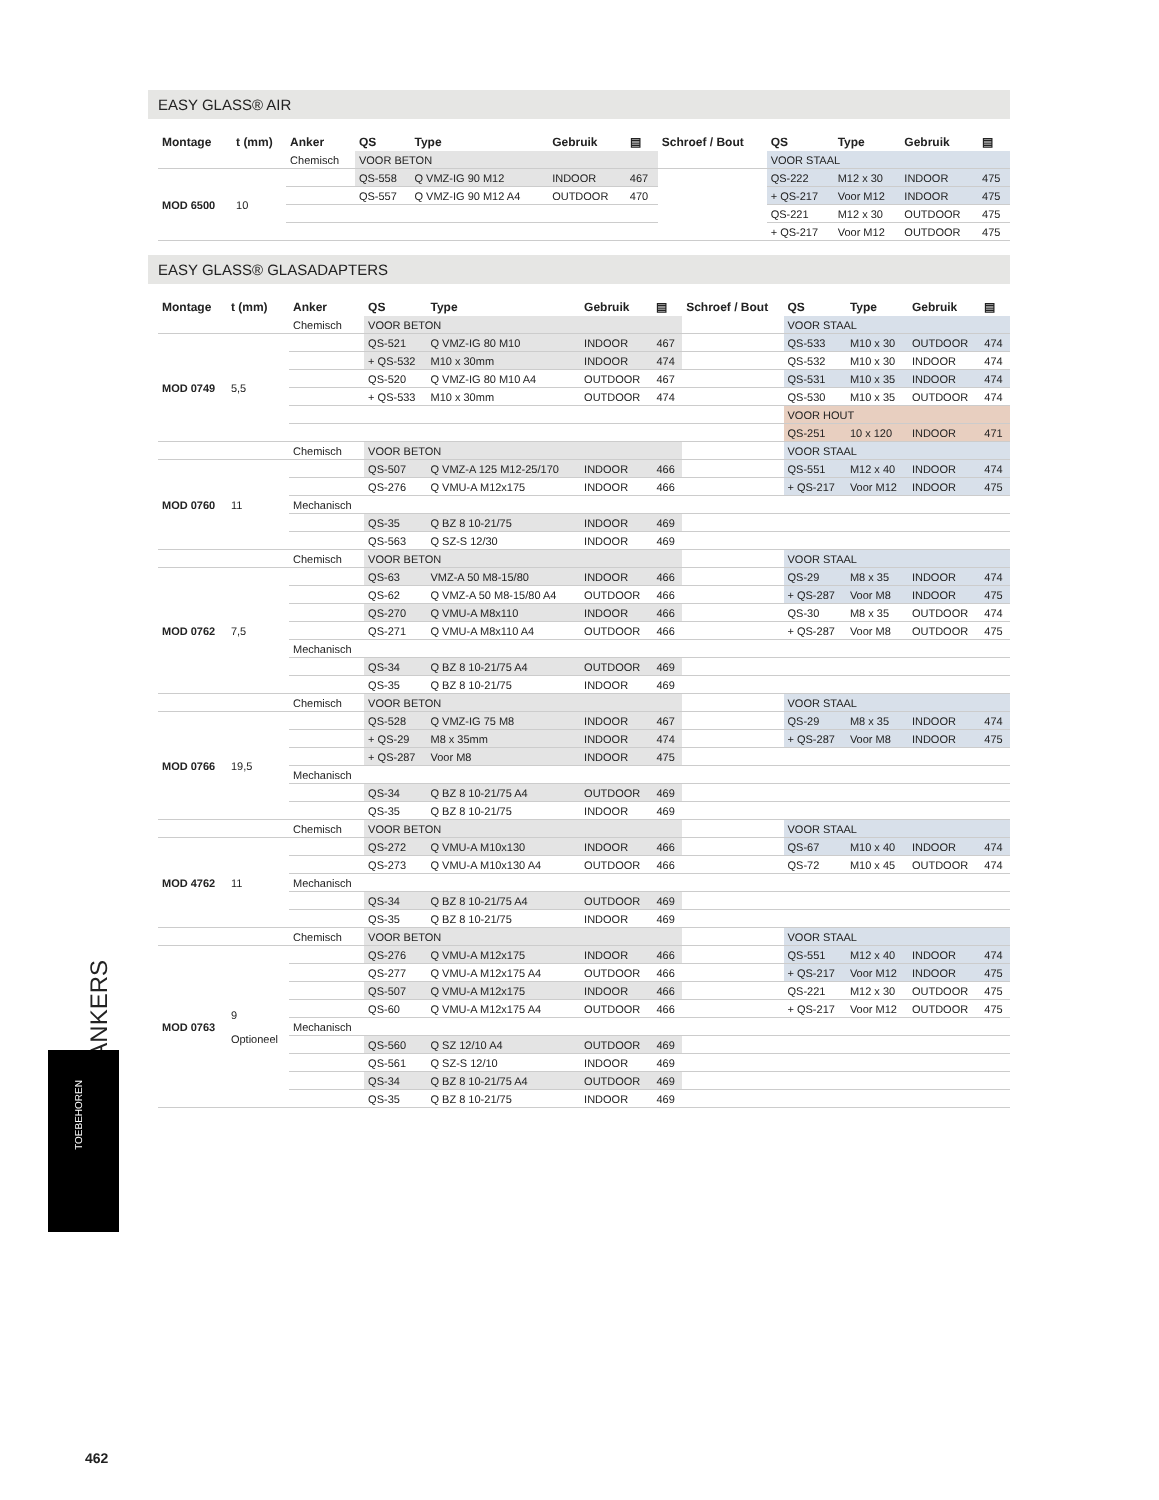EASY GLASS® AIR
| Montage | t (mm) | Anker | QS | Type | Gebruik | ▤ | Schroef / Bout | QS | Type | Gebruik | ▤ |
| --- | --- | --- | --- | --- | --- | --- | --- | --- | --- | --- | --- |
| | | Chemisch | VOOR BETON | | | | | VOOR STAAL | | | |
| MOD 6500 | 10 | | QS-558 | Q VMZ-IG 90 M12 | INDOOR | 467 | | QS-222 | M12 x 30 | INDOOR | 475 |
| | | | QS-557 | Q VMZ-IG 90 M12 A4 | OUTDOOR | 470 | | + QS-217 | Voor M12 | INDOOR | 475 |
| | | | | | | | | QS-221 | M12 x 30 | OUTDOOR | 475 |
| | | | | | | | | + QS-217 | Voor M12 | OUTDOOR | 475 |
EASY GLASS® GLASADAPTERS
| Montage | t (mm) | Anker | QS | Type | Gebruik | ▤ | Schroef / Bout | QS | Type | Gebruik | ▤ |
| --- | --- | --- | --- | --- | --- | --- | --- | --- | --- | --- | --- |
| | | Chemisch | VOOR BETON | | | | | VOOR STAAL | | | |
| MOD 0749 | 5,5 | | QS-521 | Q VMZ-IG 80 M10 | INDOOR | 467 | | QS-533 | M10 x 30 | OUTDOOR | 474 |
| | | | + QS-532 | M10 x 30mm | INDOOR | 474 | | QS-532 | M10 x 30 | INDOOR | 474 |
| | | | QS-520 | Q VMZ-IG 80 M10 A4 | OUTDOOR | 467 | | QS-531 | M10 x 35 | INDOOR | 474 |
| | | | + QS-533 | M10 x 30mm | OUTDOOR | 474 | | QS-530 | M10 x 35 | OUTDOOR | 474 |
| | | | | | | | | VOOR HOUT | | | |
| | | | | | | | | QS-251 | 10 x 120 | INDOOR | 471 |
| | | Chemisch | VOOR BETON | | | | | VOOR STAAL | | | |
| MOD 0760 | 11 | | QS-507 | Q VMZ-A 125 M12-25/170 | INDOOR | 466 | | QS-551 | M12 x 40 | INDOOR | 474 |
| | | | QS-276 | Q VMU-A M12x175 | INDOOR | 466 | | + QS-217 | Voor M12 | INDOOR | 475 |
| | | Mechanisch | | | | | | | | | |
| | | | QS-35 | Q BZ 8 10-21/75 | INDOOR | 469 | | | | | |
| | | | QS-563 | Q SZ-S 12/30 | INDOOR | 469 | | | | | |
| | | Chemisch | VOOR BETON | | | | | VOOR STAAL | | | |
| MOD 0762 | 7,5 | | QS-63 | VMZ-A 50 M8-15/80 | INDOOR | 466 | | QS-29 | M8 x 35 | INDOOR | 474 |
| | | | QS-62 | Q VMZ-A 50 M8-15/80 A4 | OUTDOOR | 466 | | + QS-287 | Voor M8 | INDOOR | 475 |
| | | | QS-270 | Q VMU-A M8x110 | INDOOR | 466 | | QS-30 | M8 x 35 | OUTDOOR | 474 |
| | | | QS-271 | Q VMU-A M8x110 A4 | OUTDOOR | 466 | | + QS-287 | Voor M8 | OUTDOOR | 475 |
| | | Mechanisch | | | | | | | | | |
| | | | QS-34 | Q BZ 8 10-21/75 A4 | OUTDOOR | 469 | | | | | |
| | | | QS-35 | Q BZ 8 10-21/75 | INDOOR | 469 | | | | | |
| | | Chemisch | VOOR BETON | | | | | VOOR STAAL | | | |
| MOD 0766 | 19,5 | | QS-528 | Q VMZ-IG 75 M8 | INDOOR | 467 | | QS-29 | M8 x 35 | INDOOR | 474 |
| | | | + QS-29 | M8 x 35mm | INDOOR | 474 | | + QS-287 | Voor M8 | INDOOR | 475 |
| | | | + QS-287 | Voor M8 | INDOOR | 475 | | | | | |
| | | Mechanisch | | | | | | | | | |
| | | | QS-34 | Q BZ 8 10-21/75 A4 | OUTDOOR | 469 | | | | | |
| | | | QS-35 | Q BZ 8 10-21/75 | INDOOR | 469 | | | | | |
| | | Chemisch | VOOR BETON | | | | | VOOR STAAL | | | |
| MOD 4762 | 11 | | QS-272 | Q VMU-A M10x130 | INDOOR | 466 | | QS-67 | M10 x 40 | INDOOR | 474 |
| | | | QS-273 | Q VMU-A M10x130 A4 | OUTDOOR | 466 | | QS-72 | M10 x 45 | OUTDOOR | 474 |
| | | Mechanisch | | | | | | | | | |
| | | | QS-34 | Q BZ 8 10-21/75 A4 | OUTDOOR | 469 | | | | | |
| | | | QS-35 | Q BZ 8 10-21/75 | INDOOR | 469 | | | | | |
| | | Chemisch | VOOR BETON | | | | | VOOR STAAL | | | |
| MOD 0763 | 9 Optioneel | | QS-276 | Q VMU-A M12x175 | INDOOR | 466 | | QS-551 | M12 x 40 | INDOOR | 474 |
| | | | QS-277 | Q VMU-A M12x175 A4 | OUTDOOR | 466 | | + QS-217 | Voor M12 | INDOOR | 475 |
| | | | QS-507 | Q VMU-A M12x175 | INDOOR | 466 | | QS-221 | M12 x 30 | OUTDOOR | 475 |
| | | | QS-60 | Q VMU-A M12x175 A4 | OUTDOOR | 466 | | + QS-217 | Voor M12 | OUTDOOR | 475 |
| | | Mechanisch | | | | | | | | | |
| | | | QS-560 | Q SZ 12/10 A4 | OUTDOOR | 469 | | | | | |
| | | | QS-561 | Q SZ-S 12/10 | INDOOR | 469 | | | | | |
| | | | QS-34 | Q BZ 8 10-21/75 A4 | OUTDOOR | 469 | | | | | |
| | | | QS-35 | Q BZ 8 10-21/75 | INDOOR | 469 | | | | | |
ANKERS
TOEBEHOREN
462